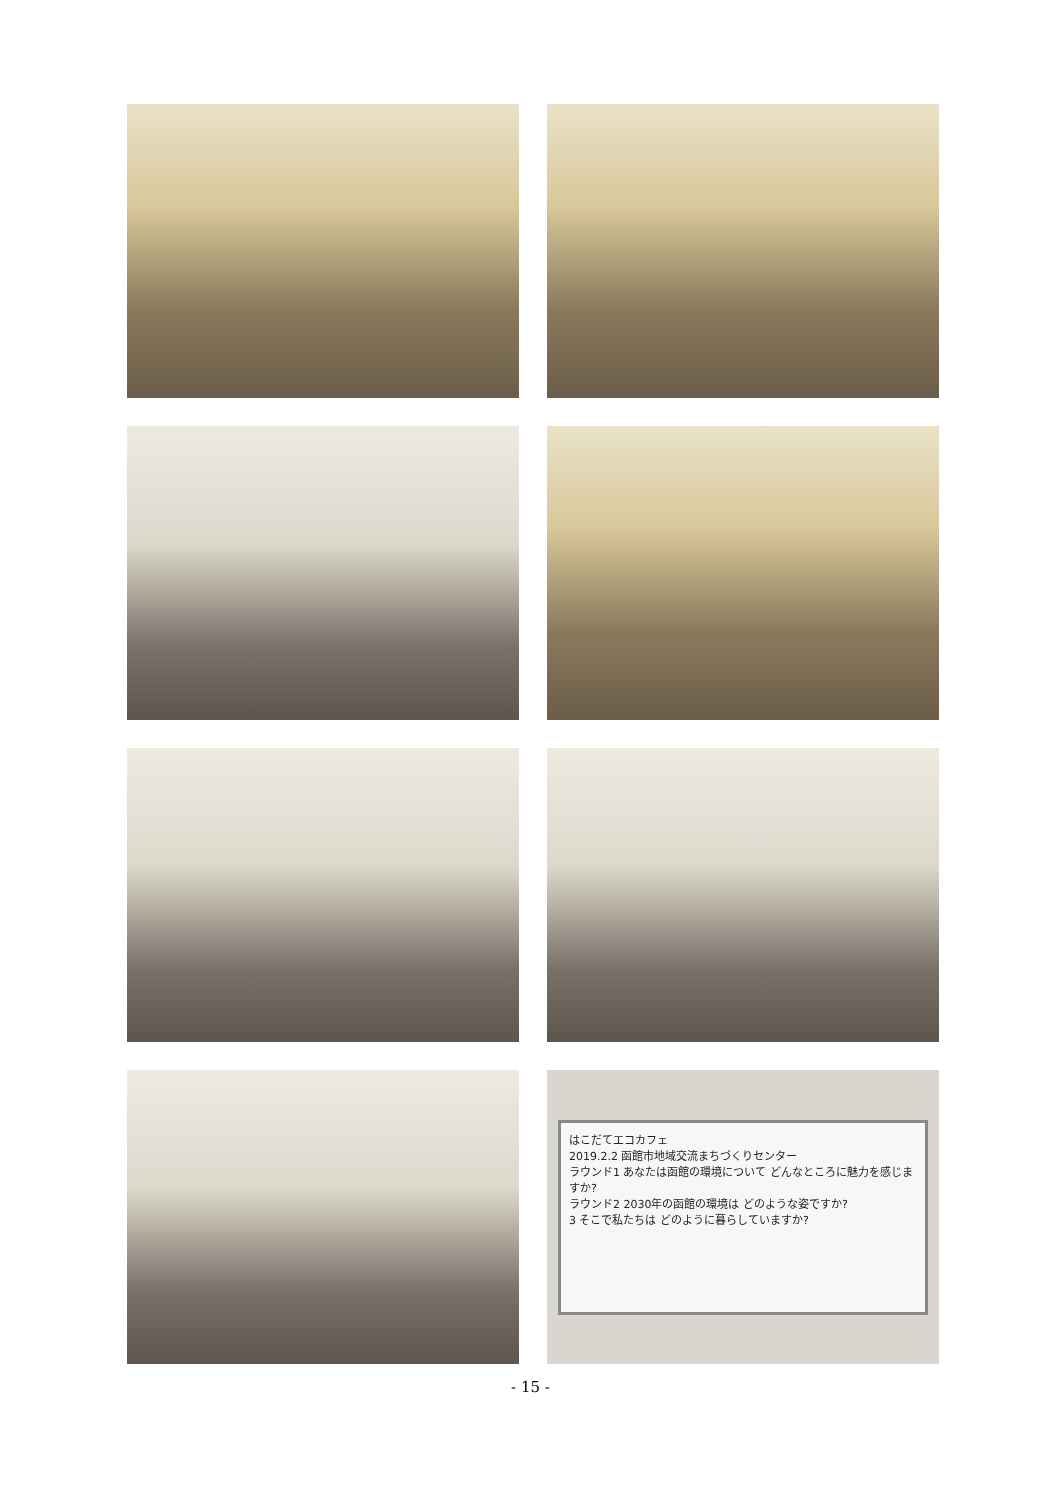はこだてエコカフェ
2019.2.2 函館市地域交流まちづくりセンター
ラウンド1 あなたは函館の環境について どんなところに魅力を感じますか?
ラウンド2 2030年の函館の環境は どのような姿ですか?
3 そこで私たちは どのように暮らしていますか?
- 15 -